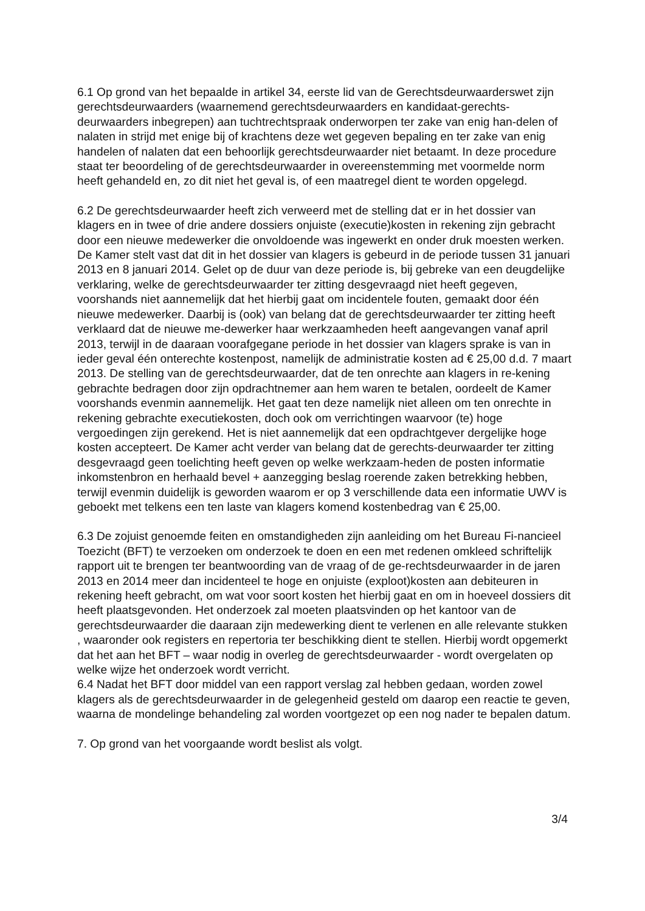6.1 Op grond van het bepaalde in artikel 34, eerste lid van de Gerechtsdeurwaarderswet zijn gerechtsdeurwaarders (waarnemend gerechtsdeurwaarders en kandidaat-gerechts-deurwaarders inbegrepen) aan tuchtrechtspraak onderworpen ter zake van enig han-delen of nalaten in strijd met enige bij of krachtens deze wet gegeven bepaling en ter zake van enig handelen of nalaten dat een behoorlijk gerechtsdeurwaarder niet betaamt. In deze procedure staat ter beoordeling of de gerechtsdeurwaarder in overeenstemming met voormelde norm heeft gehandeld en, zo dit niet het geval is, of een maatregel dient te worden opgelegd.
6.2 De gerechtsdeurwaarder heeft zich verweerd met de stelling dat er in het dossier van klagers en in twee of drie andere dossiers onjuiste (executie)kosten in rekening zijn gebracht door een nieuwe medewerker die onvoldoende was ingewerkt en onder druk moesten werken. De Kamer stelt vast dat dit in het dossier van klagers is gebeurd in de periode tussen 31 januari 2013 en 8 januari 2014. Gelet op de duur van deze periode is, bij gebreke van een deugdelijke verklaring, welke de gerechtsdeurwaarder ter zitting desgevraagd niet heeft gegeven, voorshands niet aannemelijk dat het hierbij gaat om incidentele fouten, gemaakt door één nieuwe medewerker. Daarbij is (ook) van belang dat de gerechtsdeurwaarder ter zitting heeft verklaard dat de nieuwe me-dewerker haar werkzaamheden heeft aangevangen vanaf april 2013, terwijl in de daaraan voorafgegane periode in het dossier van klagers sprake is van in ieder geval één onterechte kostenpost, namelijk de administratie kosten ad € 25,00 d.d. 7 maart 2013. De stelling van de gerechtsdeurwaarder, dat de ten onrechte aan klagers in re-kening gebrachte bedragen door zijn opdrachtnemer aan hem waren te betalen, oordeelt de Kamer voorshands evenmin aannemelijk. Het gaat ten deze namelijk niet alleen om ten onrechte in rekening gebrachte executiekosten, doch ook om verrichtingen waarvoor (te) hoge vergoedingen zijn gerekend. Het is niet aannemelijk dat een opdrachtgever dergelijke hoge kosten accepteert. De Kamer acht verder van belang dat de gerechts-deurwaarder ter zitting desgevraagd geen toelichting heeft geven op welke werkzaam-heden de posten informatie inkomstenbron en herhaald bevel + aanzegging beslag roerende zaken betrekking hebben, terwijl evenmin duidelijk is geworden waarom er op 3 verschillende data een informatie UWV is geboekt met telkens een ten laste van klagers komend kostenbedrag van € 25,00.
6.3 De zojuist genoemde feiten en omstandigheden zijn aanleiding om het Bureau Fi-nancieel Toezicht (BFT) te verzoeken om onderzoek te doen en een met redenen omkleed schriftelijk rapport uit te brengen ter beantwoording van de vraag of de ge-rechtsdeurwaarder in de jaren 2013 en 2014 meer dan incidenteel te hoge en onjuiste (exploot)kosten aan debiteuren in rekening heeft gebracht, om wat voor soort kosten het hierbij gaat en om in hoeveel dossiers dit heeft plaatsgevonden. Het onderzoek zal moeten plaatsvinden op het kantoor van de gerechtsdeurwaarder die daaraan zijn medewerking dient te verlenen en alle relevante stukken , waaronder ook registers en repertoria ter beschikking dient te stellen. Hierbij wordt opgemerkt dat het aan het BFT – waar nodig in overleg de gerechtsdeurwaarder - wordt overgelaten op welke wijze het onderzoek wordt verricht.
6.4 Nadat het BFT door middel van een rapport verslag zal hebben gedaan, worden zowel klagers als de gerechtsdeurwaarder in de gelegenheid gesteld om daarop een reactie te geven, waarna de mondelinge behandeling zal worden voortgezet op een nog nader te bepalen datum.
7. Op grond van het voorgaande wordt beslist als volgt.
3/4